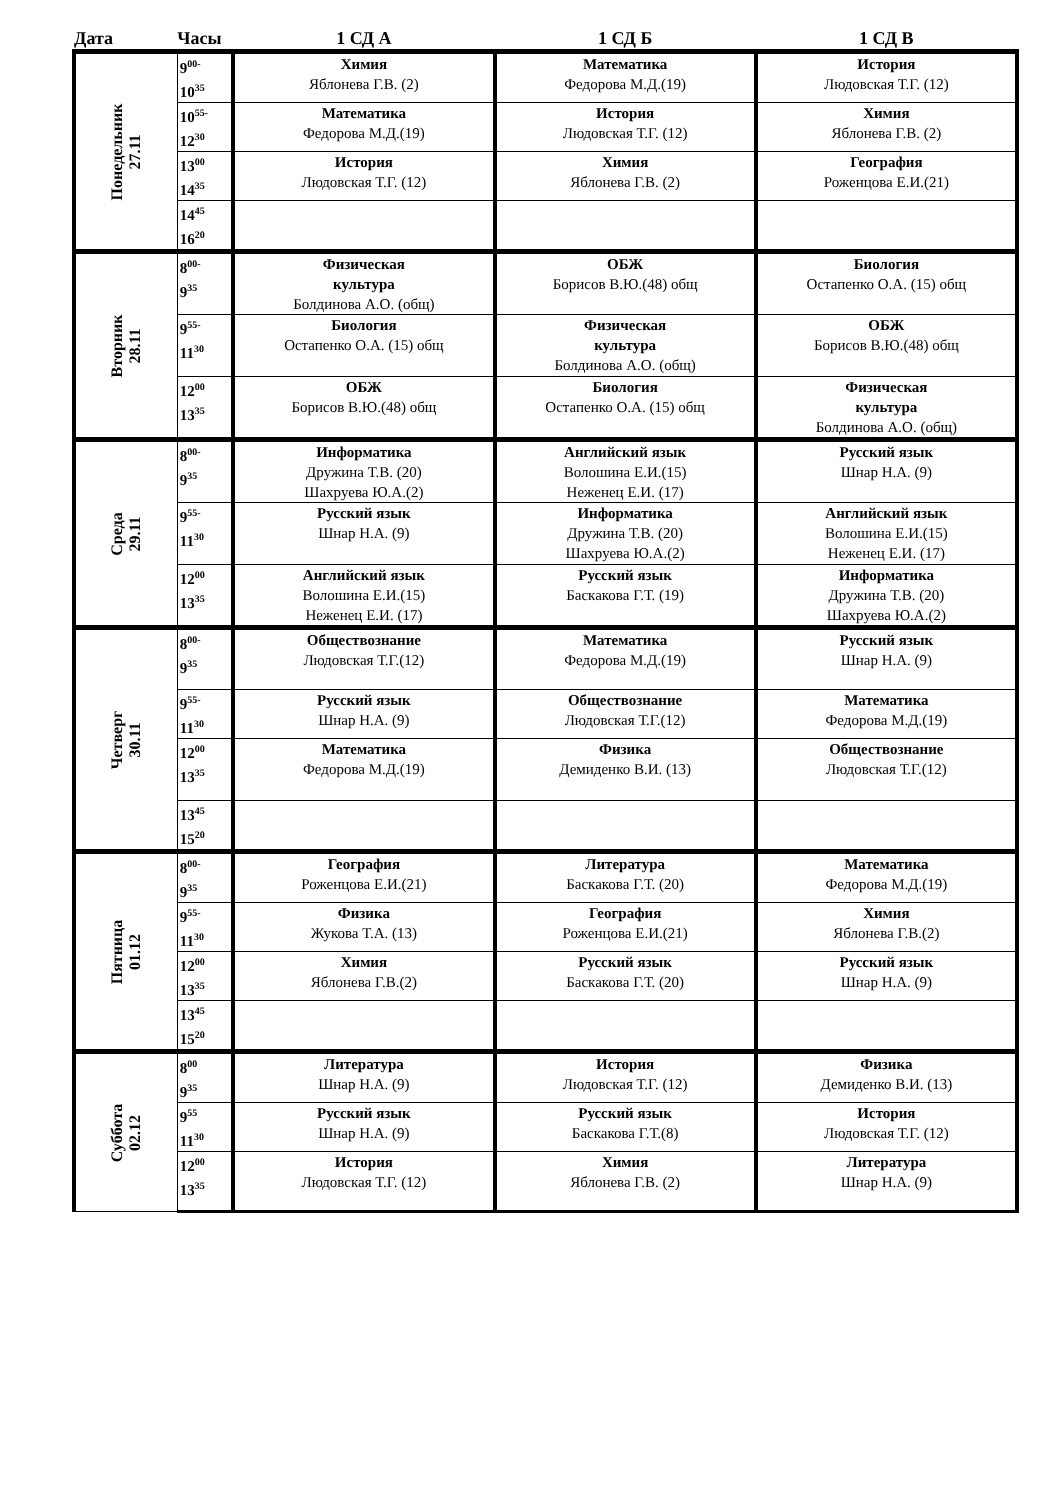| Дата | Часы | 1 СД А | 1 СД Б | 1 СД В |
| --- | --- | --- | --- | --- |
| Понедельник 27.11 | 9<sup>00-</sup> 10<sup>35</sup> | Химия Яблонева Г.В. (2) | Математика Федорова М.Д.(19) | История Людовская Т.Г. (12) |
| | 10<sup>55-</sup> 12<sup>30</sup> | Математика Федорова М.Д.(19) | История Людовская Т.Г. (12) | Химия Яблонева Г.В. (2) |
| | 13<sup>00</sup> 14<sup>35</sup> | История Людовская Т.Г. (12) | Химия Яблонева Г.В. (2) | География Роженцова Е.И.(21) |
| | 14<sup>45</sup> 16<sup>20</sup> | | | |
| Вторник 28.11 | 8<sup>00-</sup> 9<sup>35</sup> | Физическая культура Болдинова А.О. (общ) | ОБЖ Борисов В.Ю.(48) общ | Биология Остапенко О.А. (15) общ |
| | 9<sup>55-</sup> 11<sup>30</sup> | Биология Остапенко О.А. (15) общ | Физическая культура Болдинова А.О. (общ) | ОБЖ Борисов В.Ю.(48) общ |
| | 12<sup>00</sup> 13<sup>35</sup> | ОБЖ Борисов В.Ю.(48) общ | Биология Остапенко О.А. (15) общ | Физическая культура Болдинова А.О. (общ) |
| Среда 29.11 | 8<sup>00-</sup> 9<sup>35</sup> | Информатика Дружина Т.В. (20) Шахруева Ю.А.(2) | Английский язык Волошина Е.И.(15) Неженец Е.И. (17) | Русский язык Шнар Н.А. (9) |
| | 9<sup>55-</sup> 11<sup>30</sup> | Русский язык Шнар Н.А. (9) | Информатика Дружина Т.В. (20) Шахруева Ю.А.(2) | Английский язык Волошина Е.И.(15) Неженец Е.И. (17) |
| | 12<sup>00</sup> 13<sup>35</sup> | Английский язык Волошина Е.И.(15) Неженец Е.И. (17) | Русский язык Баскакова Г.Т. (19) | Информатика Дружина Т.В. (20) Шахруева Ю.А.(2) |
| Четверг 30.11 | 8<sup>00-</sup> 9<sup>35</sup> | Обществознание Людовская Т.Г.(12) | Математика Федорова М.Д.(19) | Русский язык Шнар Н.А. (9) |
| | 9<sup>55-</sup> 11<sup>30</sup> | Русский язык Шнар Н.А. (9) | Обществознание Людовская Т.Г.(12) | Математика Федорова М.Д.(19) |
| | 12<sup>00</sup> 13<sup>35</sup> | Математика Федорова М.Д.(19) | Физика Демиденко В.И. (13) | Обществознание Людовская Т.Г.(12) |
| | 13<sup>45</sup> 15<sup>20</sup> | | | |
| Пятница 01.12 | 8<sup>00-</sup> 9<sup>35</sup> | География Роженцова Е.И.(21) | Литература Баскакова Г.Т. (20) | Математика Федорова М.Д.(19) |
| | 9<sup>55-</sup> 11<sup>30</sup> | Физика Жукова Т.А. (13) | География Роженцова Е.И.(21) | Химия Яблонева Г.В.(2) |
| | 12<sup>00</sup> 13<sup>35</sup> | Химия Яблонева Г.В.(2) | Русский язык Баскакова Г.Т. (20) | Русский язык Шнар Н.А. (9) |
| | 13<sup>45</sup> 15<sup>20</sup> | | | |
| Суббота 02.12 | 8<sup>00</sup> 9<sup>35</sup> | Литература Шнар Н.А. (9) | История Людовская Т.Г. (12) | Физика Демиденко В.И. (13) |
| | 9<sup>55</sup> 11<sup>30</sup> | Русский язык Шнар Н.А. (9) | Русский язык Баскакова Г.Т.(8) | История Людовская Т.Г. (12) |
| | 12<sup>00</sup> 13<sup>35</sup> | История Людовская Т.Г. (12) | Химия Яблонева Г.В. (2) | Литература Шнар Н.А. (9) |